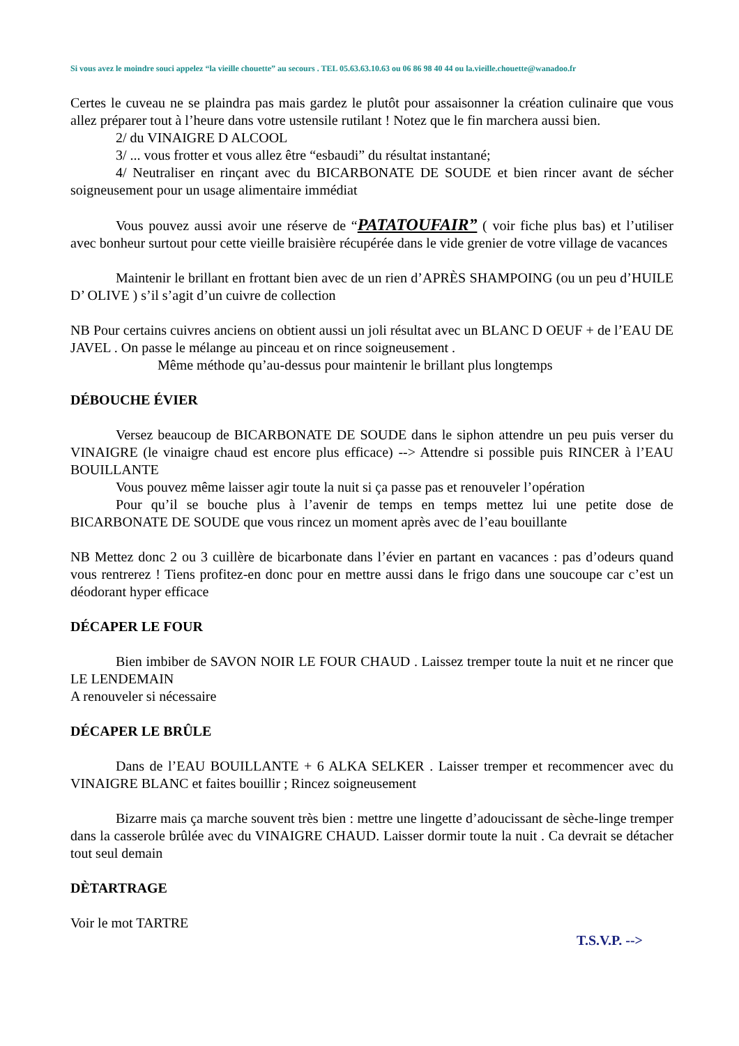Si vous avez le moindre souci appelez “la vieille chouette” au secours . TEL 05.63.63.10.63 ou 06 86 98 40 44 ou la.vieille.chouette@wanadoo.fr
Certes le cuveau ne se plaindra pas mais gardez le plutôt pour assaisonner la création culinaire que vous allez préparer tout à l’heure dans votre ustensile rutilant ! Notez que le fin marchera aussi bien.
2/ du VINAIGRE D ALCOOL
3/ ... vous frotter et vous allez être “esbaudi” du résultat instantané;
4/ Neutraliser en rinçant avec du BICARBONATE DE SOUDE et bien rincer avant de sécher soigneusement pour un usage alimentaire immédiat
Vous pouvez aussi avoir une réserve de “PATATOUFAIR” ( voir fiche plus bas) et l’utiliser avec bonheur surtout pour cette vieille braisière récupérée dans le vide grenier de votre village de vacances
Maintenir le brillant en frottant bien avec de un rien d’APRÈS SHAMPOING (ou un peu d’HUILE D’ OLIVE ) s’il s’agit d’un cuivre de collection
NB Pour certains cuivres anciens on obtient aussi un joli résultat avec un BLANC D OEUF + de l’EAU DE JAVEL . On passe le mélange au pinceau et on rince soigneusement .
Même méthode qu’au-dessus pour maintenir le brillant plus longtemps
DÉBOUCHE ÉVIER
Versez beaucoup de BICARBONATE DE SOUDE dans le siphon attendre un peu puis verser du VINAIGRE (le vinaigre chaud est encore plus efficace) --> Attendre si possible puis RINCER à l’EAU BOUILLANTE
Vous pouvez même laisser agir toute la nuit si ça passe pas et renouveler l’opération
Pour qu’il se bouche plus à l’avenir de temps en temps mettez lui une petite dose de BICARBONATE DE SOUDE que vous rincez un moment après avec de l’eau bouillante
NB Mettez donc 2 ou 3 cuillère de bicarbonate dans l’évier en partant en vacances : pas d’odeurs quand vous rentrerez ! Tiens profitez-en donc pour en mettre aussi dans le frigo dans une soucoupe car c’est un déodorant hyper efficace
DÉCAPER LE FOUR
Bien imbiber de SAVON NOIR LE FOUR CHAUD . Laissez tremper toute la nuit et ne rincer que LE LENDEMAIN
A renouveler si nécessaire
DÉCAPER LE BRÛLE
Dans de l’EAU BOUILLANTE + 6 ALKA SELKER . Laisser tremper et recommencer avec du VINAIGRE BLANC et faites bouillir ; Rincez soigneusement
Bizarre mais ça marche souvent très bien : mettre une lingette d’adoucissant de sèche-linge tremper dans la casserole brûlée avec du VINAIGRE CHAUD. Laisser dormir toute la nuit . Ca devrait se détacher tout seul demain
DÈTARTRAGE
Voir le mot TARTRE
T.S.V.P. -->